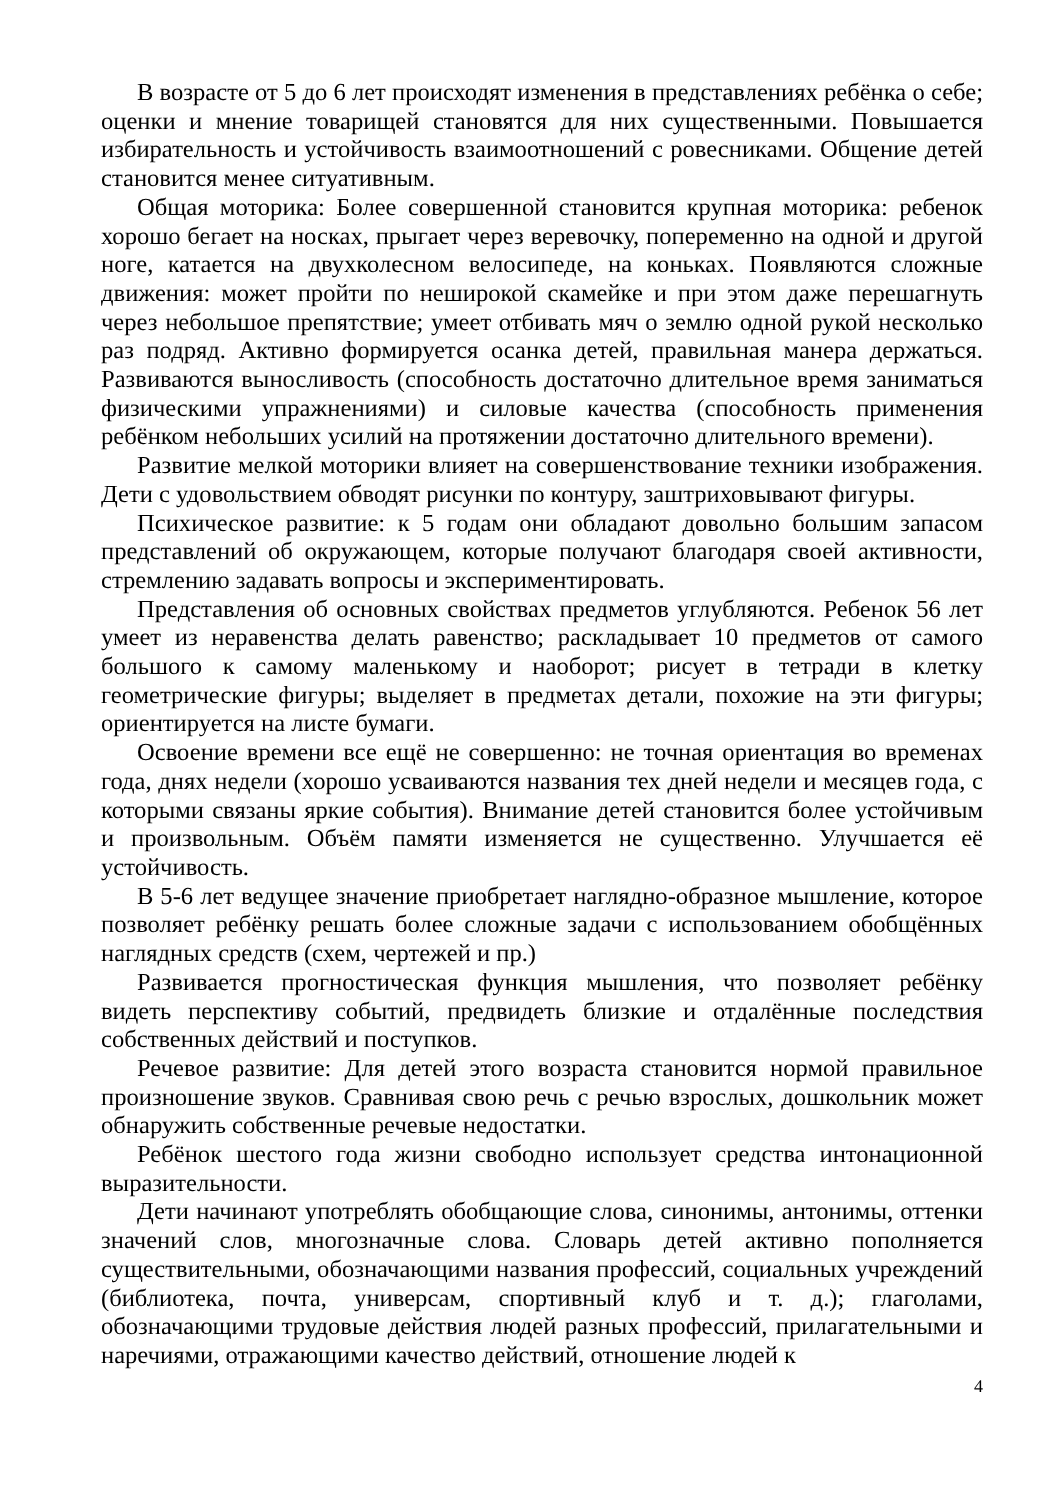В возрасте от 5 до 6 лет происходят изменения в представлениях ребёнка о себе; оценки и мнение товарищей становятся для них существенными. Повышается избирательность и устойчивость взаимоотношений с ровесниками. Общение детей становится менее ситуативным.
Общая моторика: Более совершенной становится крупная моторика: ребенок хорошо бегает на носках, прыгает через веревочку, попеременно на одной и другой ноге, катается на двухколесном велосипеде, на коньках. Появляются сложные движения: может пройти по неширокой скамейке и при этом даже перешагнуть через небольшое препятствие; умеет отбивать мяч о землю одной рукой несколько раз подряд. Активно формируется осанка детей, правильная манера держаться. Развиваются выносливость (способность достаточно длительное время заниматься физическими упражнениями) и силовые качества (способность применения ребёнком небольших усилий на протяжении достаточно длительного времени).
Развитие мелкой моторики влияет на совершенствование техники изображения. Дети с удовольствием обводят рисунки по контуру, заштриховывают фигуры.
Психическое развитие: к 5 годам они обладают довольно большим запасом представлений об окружающем, которые получают благодаря своей активности, стремлению задавать вопросы и экспериментировать.
Представления об основных свойствах предметов углубляются. Ребенок 56 лет умеет из неравенства делать равенство; раскладывает 10 предметов от самого большого к самому маленькому и наоборот; рисует в тетради в клетку геометрические фигуры; выделяет в предметах детали, похожие на эти фигуры; ориентируется на листе бумаги.
Освоение времени все ещё не совершенно: не точная ориентация во временах года, днях недели (хорошо усваиваются названия тех дней недели и месяцев года, с которыми связаны яркие события). Внимание детей становится более устойчивым и произвольным. Объём памяти изменяется не существенно. Улучшается её устойчивость.
В 5-6 лет ведущее значение приобретает наглядно-образное мышление, которое позволяет ребёнку решать более сложные задачи с использованием обобщённых наглядных средств (схем, чертежей и пр.)
Развивается прогностическая функция мышления, что позволяет ребёнку видеть перспективу событий, предвидеть близкие и отдалённые последствия собственных действий и поступков.
Речевое развитие: Для детей этого возраста становится нормой правильное произношение звуков. Сравнивая свою речь с речью взрослых, дошкольник может обнаружить собственные речевые недостатки.
Ребёнок шестого года жизни свободно использует средства интонационной выразительности.
Дети начинают употреблять обобщающие слова, синонимы, антонимы, оттенки значений слов, многозначные слова. Словарь детей активно пополняется существительными, обозначающими названия профессий, социальных учреждений (библиотека, почта, универсам, спортивный клуб и т. д.); глаголами, обозначающими трудовые действия людей разных профессий, прилагательными и наречиями, отражающими качество действий, отношение людей к
4